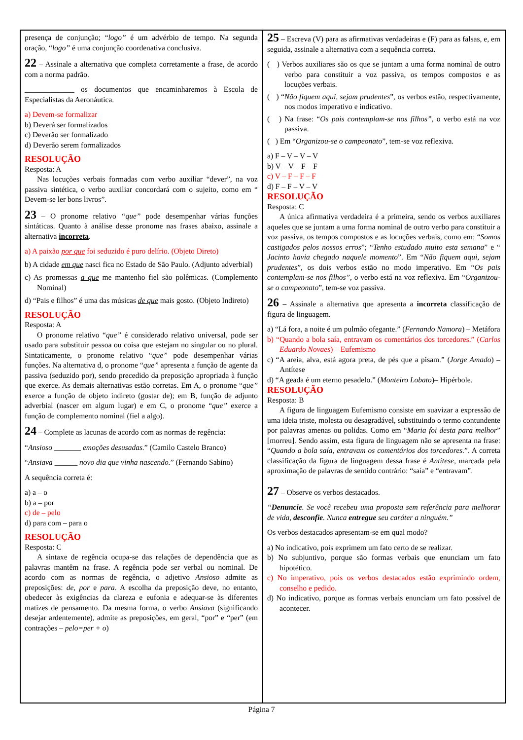presença de conjunção; “logo” é um advérbio de tempo. Na segunda oração, “logo” é uma conjunção coordenativa conclusiva.
22 – Assinale a alternativa que completa corretamente a frase, de acordo com a norma padrão.
_____________ os documentos que encaminharemos à Escola de Especialistas da Aeronáutica.
a) Devem-se formalizar
b) Deverá ser formalizados
c) Deverão ser formalizado
d) Deverão serem formalizados
RESOLUÇÃO
Resposta: A
Nas locuções verbais formadas com verbo auxiliar “dever”, na voz passiva sintética, o verbo auxiliar concordará com o sujeito, como em “ Devem-se ler bons livros”.
23 – O pronome relativo “que” pode desempenhar várias funções sintáticas. Quanto à análise desse pronome nas frases abaixo, assinale a alternativa incorreta.
a) A paixão por que foi seduzido é puro delírio. (Objeto Direto)
b) A cidade em que nasci fica no Estado de São Paulo. (Adjunto adverbial)
c) As promessas a que me mantenho fiel são polêmicas. (Complemento Nominal)
d) “Pais e filhos” é uma das músicas de que mais gosto. (Objeto Indireto)
RESOLUÇÃO
Resposta: A
O pronome relativo “que” é considerado relativo universal, pode ser usado para substituir pessoa ou coisa que estejam no singular ou no plural. Sintaticamente, o pronome relativo “que” pode desempenhar várias funções. Na alternativa d, o pronome “que” apresenta a função de agente da passiva (seduzido por), sendo precedido da preposição apropriada à função que exerce. As demais alternativas estão corretas. Em A, o pronome “que” exerce a função de objeto indireto (gostar de); em B, função de adjunto adverbial (nascer em algum lugar) e em C, o pronome “que” exerce a função de complemento nominal (fiel a algo).
24 – Complete as lacunas de acordo com as normas de regência:
“Ansioso _______ emoções desusadas.” (Camilo Castelo Branco)
“Ansiava ______ novo dia que vinha nascendo.” (Fernando Sabino)
A sequência correta é:
a) a – o
b) a – por
c) de – pelo
d) para com – para o
RESOLUÇÃO
Resposta: C
A sintaxe de regência ocupa-se das relações de dependência que as palavras mantêm na frase. A regência pode ser verbal ou nominal. De acordo com as normas de regência, o adjetivo Ansioso admite as preposições: de, por e para. A escolha da preposição deve, no entanto, obedecer às exigências da clareza e eufonia e adequar-se às diferentes matizes de pensamento. Da mesma forma, o verbo Ansiava (significando desejar ardentemente), admite as preposições, em geral, “por” e “per” (em contrações – pelo=per + o)
25 – Escreva (V) para as afirmativas verdadeiras e (F) para as falsas, e, em seguida, assinale a alternativa com a sequência correta.
( ) Verbos auxiliares são os que se juntam a uma forma nominal de outro verbo para constituir a voz passiva, os tempos compostos e as locuções verbais.
( ) “Não fiquem aqui, sejam prudentes”, os verbos estão, respectivamente, nos modos imperativo e indicativo.
( ) Na frase: “Os pais contemplam-se nos filhos”, o verbo está na voz passiva.
( ) Em “Organizou-se o campeonato”, tem-se voz reflexiva.
a) F – V – V – V
b) V – V – F – F
c) V – F – F – F
d) F – F – V – V
RESOLUÇÃO
Resposta: C
A única afirmativa verdadeira é a primeira, sendo os verbos auxiliares aqueles que se juntam a uma forma nominal de outro verbo para constituir a voz passiva, os tempos compostos e as locuções verbais, como em: “Somos castigados pelos nossos erros”; “Tenho estudado muito esta semana” e “ Jacinto havia chegado naquele momento”. Em “Não fiquem aqui, sejam prudentes”, os dois verbos estão no modo imperativo. Em “Os pais contemplam-se nos filhos”, o verbo está na voz reflexiva. Em “Organizou-se o campeonato”, tem-se voz passiva.
26 – Assinale a alternativa que apresenta a incorreta classificação de figura de linguagem.
a) “Lá fora, a noite é um pulmão ofegante.” (Fernando Namora) – Metáfora
b) “Quando a bola saía, entravam os comentários dos torcedores.” (Carlos Eduardo Novaes) – Eufemismo
c) “A areia, alva, está agora preta, de pés que a pisam.” (Jorge Amado) – Antítese
d) “A geada é um eterno pesadelo.” (Monteiro Lobato)– Hipérbole.
RESOLUÇÃO
Resposta: B
A figura de linguagem Eufemismo consiste em suavizar a expressão de uma ideia triste, molesta ou desagradável, substituindo o termo contundente por palavras amenas ou polidas. Como em “Maria foi desta para melhor” [morreu]. Sendo assim, esta figura de linguagem não se apresenta na frase: “Quando a bola saía, entravam os comentários dos torcedores.”. A correta classificação da figura de linguagem dessa frase é Antítese, marcada pela aproximação de palavras de sentido contrário: “saía” e “entravam”.
27 – Observe os verbos destacados.
“Denuncie. Se você recebeu uma proposta sem referência para melhorar de vida, desconfie. Nunca entregue seu caráter a ninguém.”
Os verbos destacados apresentam-se em qual modo?
a) No indicativo, pois exprimem um fato certo de se realizar.
b) No subjuntivo, porque são formas verbais que enunciam um fato hipotético.
c) No imperativo, pois os verbos destacados estão exprimindo ordem, conselho e pedido.
d) No indicativo, porque as formas verbais enunciam um fato possível de acontecer.
Página 7